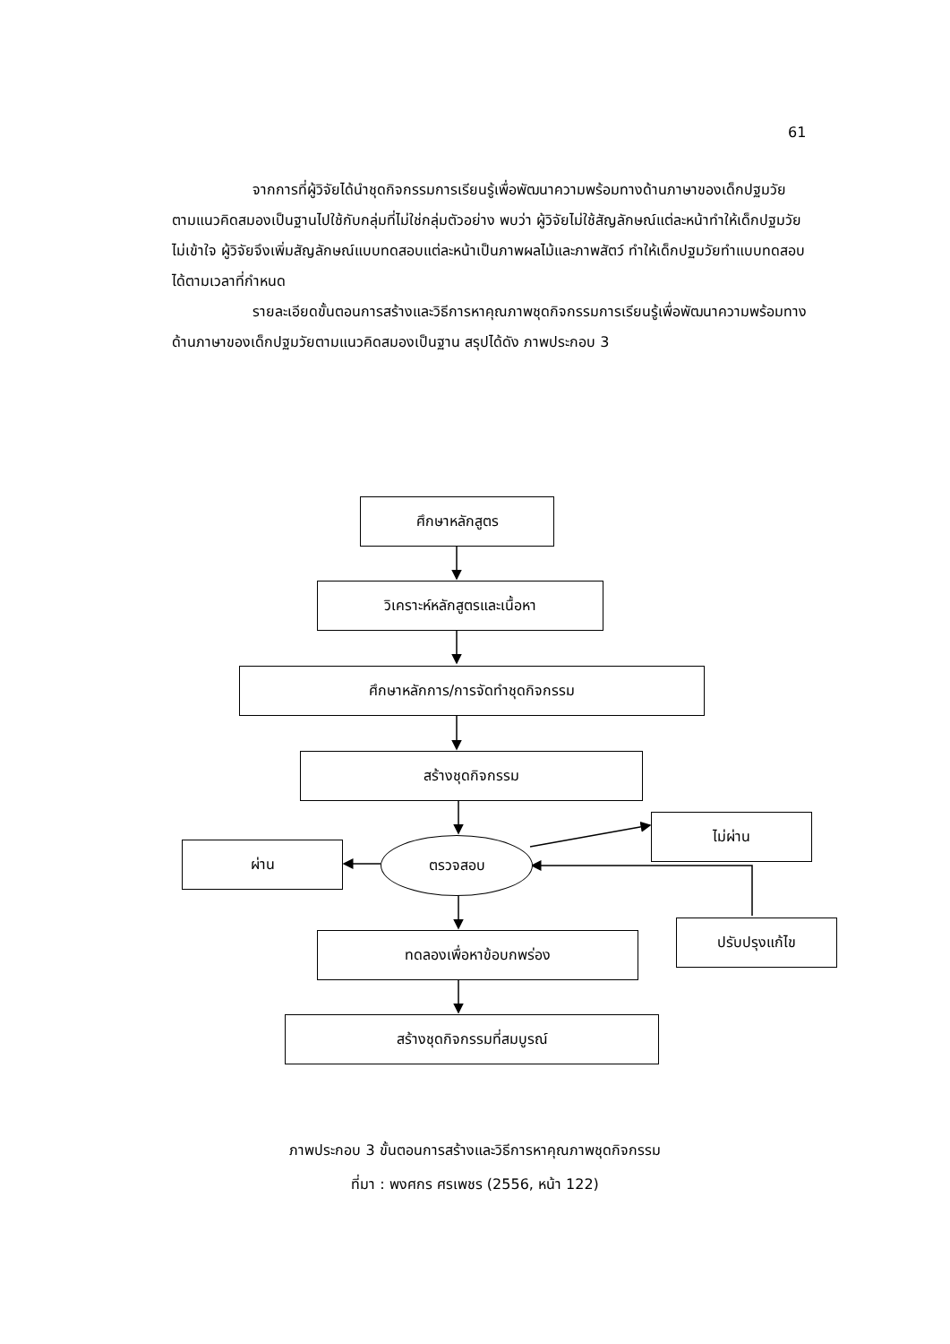61
จากการที่ผู้วิจัยได้นำชุดกิจกรรมการเรียนรู้เพื่อพัฒนาความพร้อมทางด้านภาษาของเด็กปฐมวัยตามแนวคิดสมองเป็นฐานไปใช้กับกลุ่มที่ไม่ใช่กลุ่มตัวอย่าง พบว่า ผู้วิจัยไม่ใช้สัญลักษณ์แต่ละหน้าทำให้เด็กปฐมวัยไม่เข้าใจ ผู้วิจัยจึงเพิ่มสัญลักษณ์แบบทดสอบแต่ละหน้าเป็นภาพผลไม้และภาพสัตว์ ทำให้เด็กปฐมวัยทำแบบทดสอบได้ตามเวลาที่กำหนด
รายละเอียดขั้นตอนการสร้างและวิธีการหาคุณภาพชุดกิจกรรมการเรียนรู้เพื่อพัฒนาความพร้อมทางด้านภาษาของเด็กปฐมวัยตามแนวคิดสมองเป็นฐาน สรุปได้ดัง ภาพประกอบ 3
ศึกษาหลักสูตร
วิเคราะห์หลักสูตรและเนื้อหา
ศึกษาหลักการ/การจัดทำชุดกิจกรรม
สร้างชุดกิจกรรม
ตรวจสอบ
ผ่าน
ไม่ผ่าน
ปรับปรุงแก้ไข
ทดลองเพื่อหาข้อบกพร่อง
สร้างชุดกิจกรรมที่สมบูรณ์
ภาพประกอบ 3 ขั้นตอนการสร้างและวิธีการหาคุณภาพชุดกิจกรรม
ที่มา : พงศกร ศรเพชร (2556, หน้า 122)